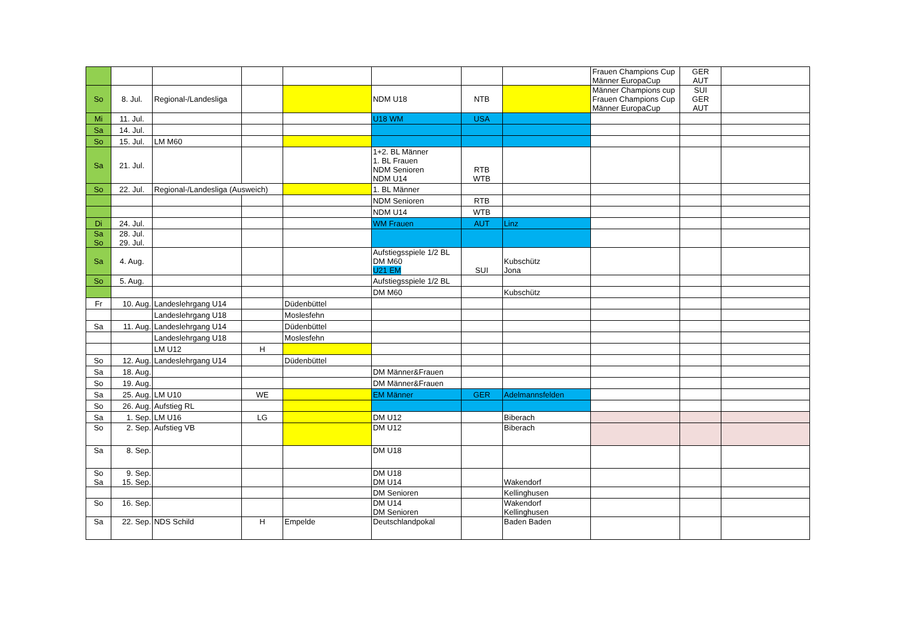| | | | | | | | | Frauen Champions Cup Männer EuropaCup | GER AUT | |
| So | 8. Jul. | Regional-/Landesliga | | | NDM U18 | NTB | | Männer Champions cup Frauen Champions Cup Männer EuropaCup | SUI GER AUT | |
| Mi | 11. Jul. | | | | U18 WM | USA | | | | |
| Sa | 14. Jul. | | | | | | | | | |
| So | 15. Jul. | LM M60 | | | | | | | | |
| Sa | 21. Jul. | | | | 1+2. BL Männer 1. BL Frauen NDM Senioren NDM U14 | RTB WTB | | | | |
| So | 22. Jul. | Regional-/Landesliga (Ausweich) | | | 1. BL Männer | | | | | |
| | | | | | NDM Senioren | RTB | | | | |
| | | | | | NDM U14 | WTB | | | | |
| Di | 24. Jul. | | | | WM Frauen | AUT | Linz | | | |
| Sa So | 28. Jul. 29. Jul. | | | | | | | | | |
| Sa | 4. Aug. | | | | Aufstiegsspiele 1/2 BL DM M60 U21 EM | SUI | Kubschütz Jona | | | |
| So | 5. Aug. | | | | Aufstiegsspiele 1/2 BL | | | | | |
| | | | | | DM M60 | | Kubschütz | | | |
| Fr | 10. Aug. | Landeslehrgang U14 | | Düdenbüttel | | | | | | |
| | | Landeslehrgang U18 | | Moslesfehn | | | | | | |
| Sa | 11. Aug. | Landeslehrgang U14 | | Düdenbüttel | | | | | | |
| | | Landeslehrgang U18 | | Moslesfehn | | | | | | |
| | | LM U12 | H | | | | | | | |
| So | 12. Aug. | Landeslehrgang U14 | | Düdenbüttel | | | | | | |
| Sa | 18. Aug. | | | | DM Männer&Frauen | | | | | |
| So | 19. Aug. | | | | DM Männer&Frauen | | | | | |
| Sa | 25. Aug. | LM U10 | WE | | EM Männer | GER | Adelmannsfelden | | | |
| So | 26. Aug. | Aufstieg RL | | | | | | | | |
| Sa | 1. Sep. | LM U16 | LG | | DM U12 | | Biberach | | | |
| So | 2. Sep. | Aufstieg VB | | | DM U12 | | Biberach | | | |
| Sa | 8. Sep. | | | | DM U18 | | | | | |
| So Sa | 9. Sep. 15. Sep. | | | | DM U18 DM U14 | | Wakendorf | | | |
| | | | | | DM Senioren | | Kellinghusen | | | |
| So | 16. Sep. | | | | DM U14 DM Senioren | | Wakendorf Kellinghusen | | | |
| Sa | 22. Sep. | NDS Schild | H | Empelde | Deutschlandpokal | | Baden Baden | | | |